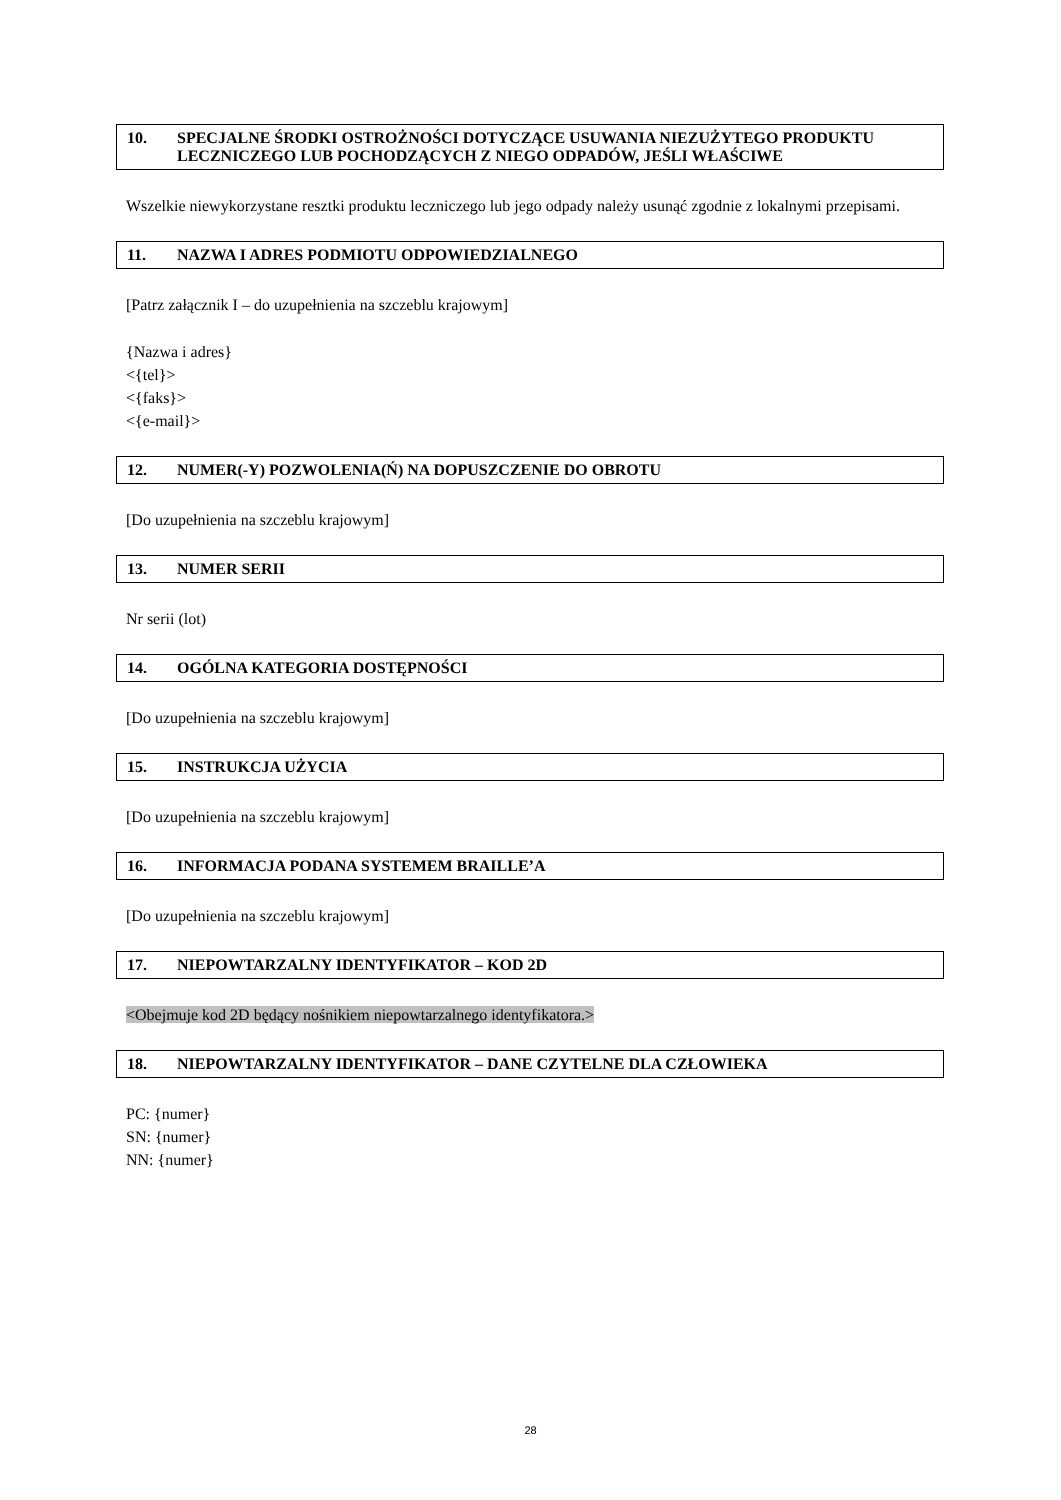10. SPECJALNE ŚRODKI OSTROŻNOŚCI DOTYCZĄCE USUWANIA NIEZUŻYTEGO PRODUKTU LECZNICZEGO LUB POCHODZĄCYCH Z NIEGO ODPADÓW, JEŚLI WŁAŚCIWE
Wszelkie niewykorzystane resztki produktu leczniczego lub jego odpady należy usunąć zgodnie z lokalnymi przepisami.
11. NAZWA I ADRES PODMIOTU ODPOWIEDZIALNEGO
[Patrz załącznik I – do uzupełnienia na szczeblu krajowym]
{Nazwa i adres}
<{tel}>
<{faks}>
<{e-mail}>
12. NUMER(-Y) POZWOLENIA(Ń) NA DOPUSZCZENIE DO OBROTU
[Do uzupełnienia na szczeblu krajowym]
13. NUMER SERII
Nr serii (lot)
14. OGÓLNA KATEGORIA DOSTĘPNOŚCI
[Do uzupełnienia na szczeblu krajowym]
15. INSTRUKCJA UŻYCIA
[Do uzupełnienia na szczeblu krajowym]
16. INFORMACJA PODANA SYSTEMEM BRAILLE’A
[Do uzupełnienia na szczeblu krajowym]
17. NIEPOWTARZALNY IDENTYFIKATOR – KOD 2D
<Obejmuje kod 2D będący nośnikiem niepowtarzalnego identyfikatora.>
18. NIEPOWTARZALNY IDENTYFIKATOR – DANE CZYTELNE DLA CZŁOWIEKA
PC: {numer}
SN: {numer}
NN: {numer}
28